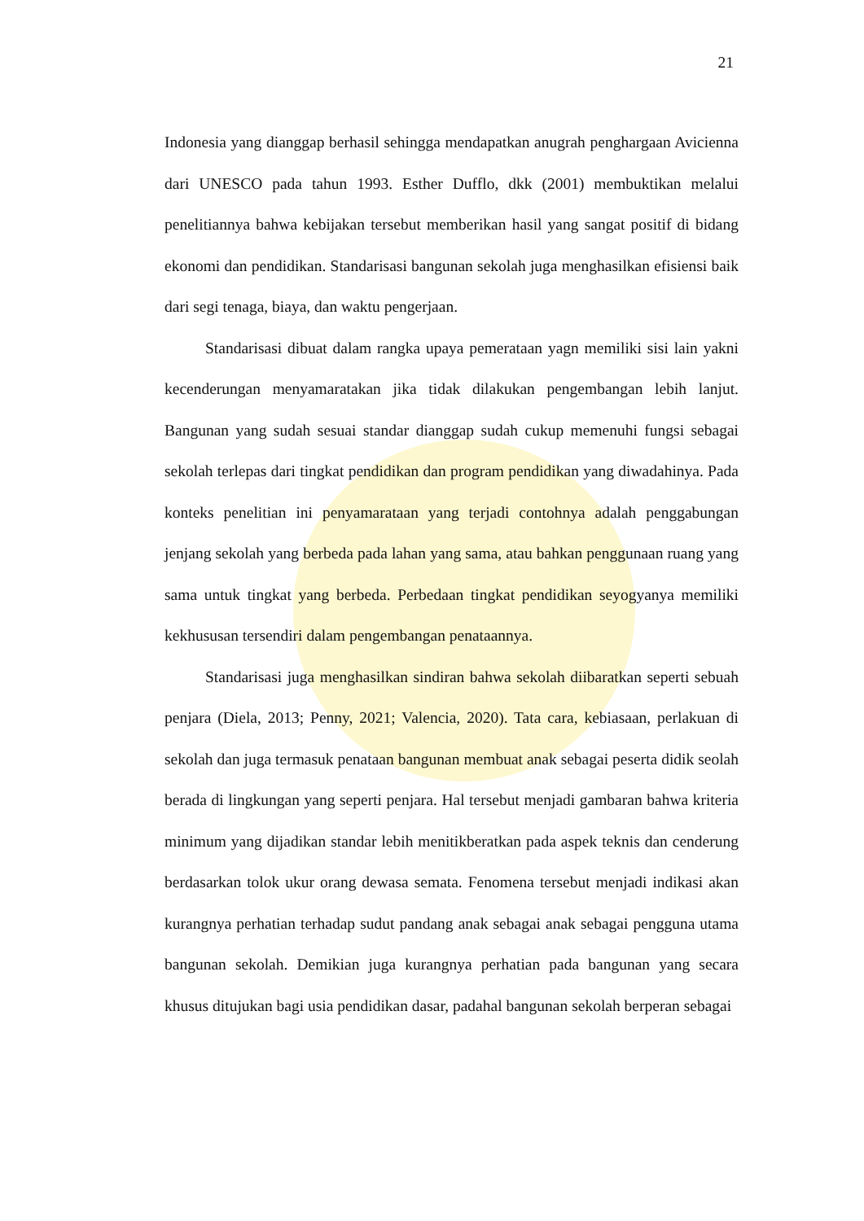21
Indonesia yang dianggap berhasil sehingga mendapatkan anugrah penghargaan Avicienna dari UNESCO pada tahun 1993. Esther Dufflo, dkk (2001) membuktikan melalui penelitiannya bahwa kebijakan tersebut memberikan hasil yang sangat positif di bidang ekonomi dan pendidikan. Standarisasi bangunan sekolah juga menghasilkan efisiensi baik dari segi tenaga, biaya, dan waktu pengerjaan.
Standarisasi dibuat dalam rangka upaya pemerataan yagn memiliki sisi lain yakni kecenderungan menyamaratakan jika tidak dilakukan pengembangan lebih lanjut. Bangunan yang sudah sesuai standar dianggap sudah cukup memenuhi fungsi sebagai sekolah terlepas dari tingkat pendidikan dan program pendidikan yang diwadahinya. Pada konteks penelitian ini penyamarataan yang terjadi contohnya adalah penggabungan jenjang sekolah yang berbeda pada lahan yang sama, atau bahkan penggunaan ruang yang sama untuk tingkat yang berbeda. Perbedaan tingkat pendidikan seyogyanya memiliki kekhususan tersendiri dalam pengembangan penataannya.
Standarisasi juga menghasilkan sindiran bahwa sekolah diibaratkan seperti sebuah penjara (Diela, 2013; Penny, 2021; Valencia, 2020). Tata cara, kebiasaan, perlakuan di sekolah dan juga termasuk penataan bangunan membuat anak sebagai peserta didik seolah berada di lingkungan yang seperti penjara. Hal tersebut menjadi gambaran bahwa kriteria minimum yang dijadikan standar lebih menitikberatkan pada aspek teknis dan cenderung berdasarkan tolok ukur orang dewasa semata. Fenomena tersebut menjadi indikasi akan kurangnya perhatian terhadap sudut pandang anak sebagai anak sebagai pengguna utama bangunan sekolah. Demikian juga kurangnya perhatian pada bangunan yang secara khusus ditujukan bagi usia pendidikan dasar, padahal bangunan sekolah berperan sebagai